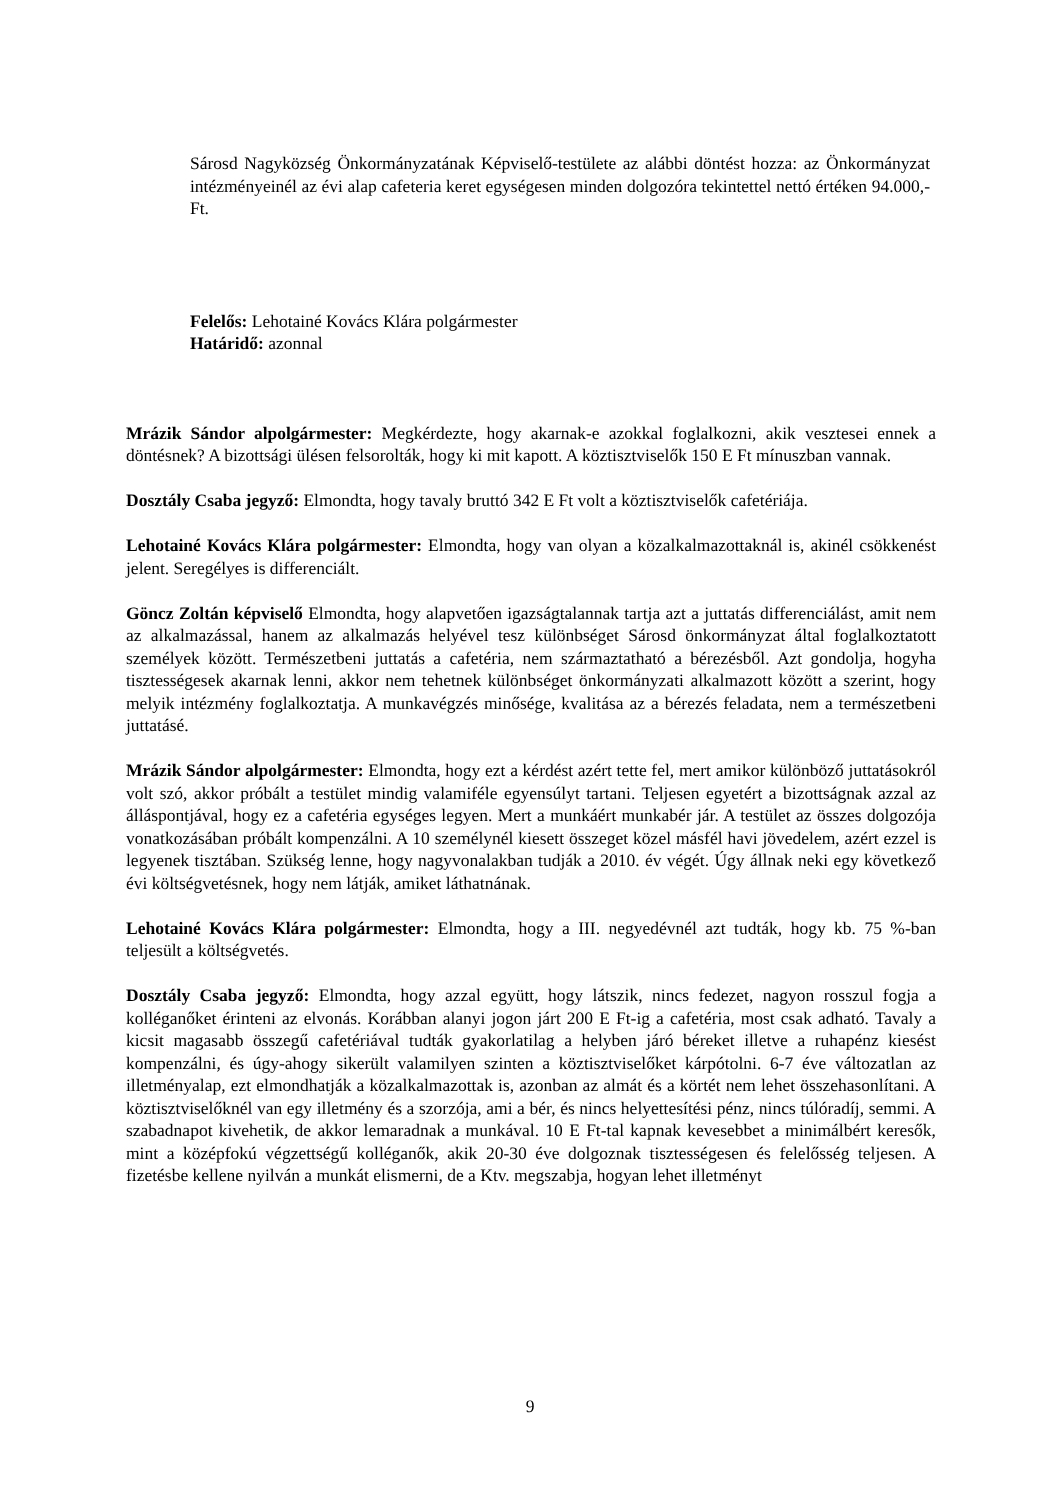Sárosd Nagyközség Önkormányzatának Képviselő-testülete az alábbi döntést hozza: az Önkormányzat intézményeinél az évi alap cafeteria keret egységesen minden dolgozóra tekintettel nettó értéken 94.000,-Ft.
Felelős: Lehotainé Kovács Klára polgármester
Határidő: azonnal
Mrázik Sándor alpolgármester: Megkérdezte, hogy akarnak-e azokkal foglalkozni, akik vesztesei ennek a döntésnek? A bizottsági ülésen felsorolták, hogy ki mit kapott. A köztisztviselők 150 E Ft mínuszban vannak.
Dosztály Csaba jegyző: Elmondta, hogy tavaly bruttó 342 E Ft volt a köztisztviselők cafetériája.
Lehotainé Kovács Klára polgármester: Elmondta, hogy van olyan a közalkalmazottaknál is, akinél csökkenést jelent. Seregélyes is differenciált.
Göncz Zoltán képviselő Elmondta, hogy alapvetően igazságtalannak tartja azt a juttatás differenciálást, amit nem az alkalmazással, hanem az alkalmazás helyével tesz különbséget Sárosd önkormányzat által foglalkoztatott személyek között. Természetbeni juttatás a cafetéria, nem származtatható a bérezésből. Azt gondolja, hogyha tisztességesek akarnak lenni, akkor nem tehetnek különbséget önkormányzati alkalmazott között a szerint, hogy melyik intézmény foglalkoztatja. A munkavégzés minősége, kvalitása az a bérezés feladata, nem a természetbeni juttatásé.
Mrázik Sándor alpolgármester: Elmondta, hogy ezt a kérdést azért tette fel, mert amikor különböző juttatásokról volt szó, akkor próbált a testület mindig valamiféle egyensúlyt tartani. Teljesen egyetért a bizottságnak azzal az álláspontjával, hogy ez a cafetéria egységes legyen. Mert a munkáért munkabér jár. A testület az összes dolgozója vonatkozásában próbált kompenzálni. A 10 személynél kiesett összeget közel másfél havi jövedelem, azért ezzel is legyenek tisztában. Szükség lenne, hogy nagyvonalakban tudják a 2010. év végét. Úgy állnak neki egy következő évi költségvetésnek, hogy nem látják, amiket láthatnának.
Lehotainé Kovács Klára polgármester: Elmondta, hogy a III. negyedévnél azt tudták, hogy kb. 75 %-ban teljesült a költségvetés.
Dosztály Csaba jegyző: Elmondta, hogy azzal együtt, hogy látszik, nincs fedezet, nagyon rosszul fogja a kolléganőket érinteni az elvonás. Korábban alanyi jogon járt 200 E Ft-ig a cafetéria, most csak adható. Tavaly a kicsit magasabb összegű cafetériával tudták gyakorlatilag a helyben járó béreket illetve a ruhapénz kiesést kompenzálni, és úgy-ahogy sikerült valamilyen szinten a köztisztviselőket kárpótolni. 6-7 éve változatlan az illetményalap, ezt elmondhatják a közalkalmazottak is, azonban az almát és a körtét nem lehet összehasonlítani. A köztisztviselőknél van egy illetmény és a szorzója, ami a bér, és nincs helyettesítési pénz, nincs túlóradíj, semmi. A szabadnapot kivehetik, de akkor lemaradnak a munkával. 10 E Ft-tal kapnak kevesebbet a minimálbért keresők, mint a középfokú végzettségű kolléganők, akik 20-30 éve dolgoznak tisztességesen és felelősség teljesen. A fizetésbe kellene nyilván a munkát elismerni, de a Ktv. megszabja, hogyan lehet illetményt
9